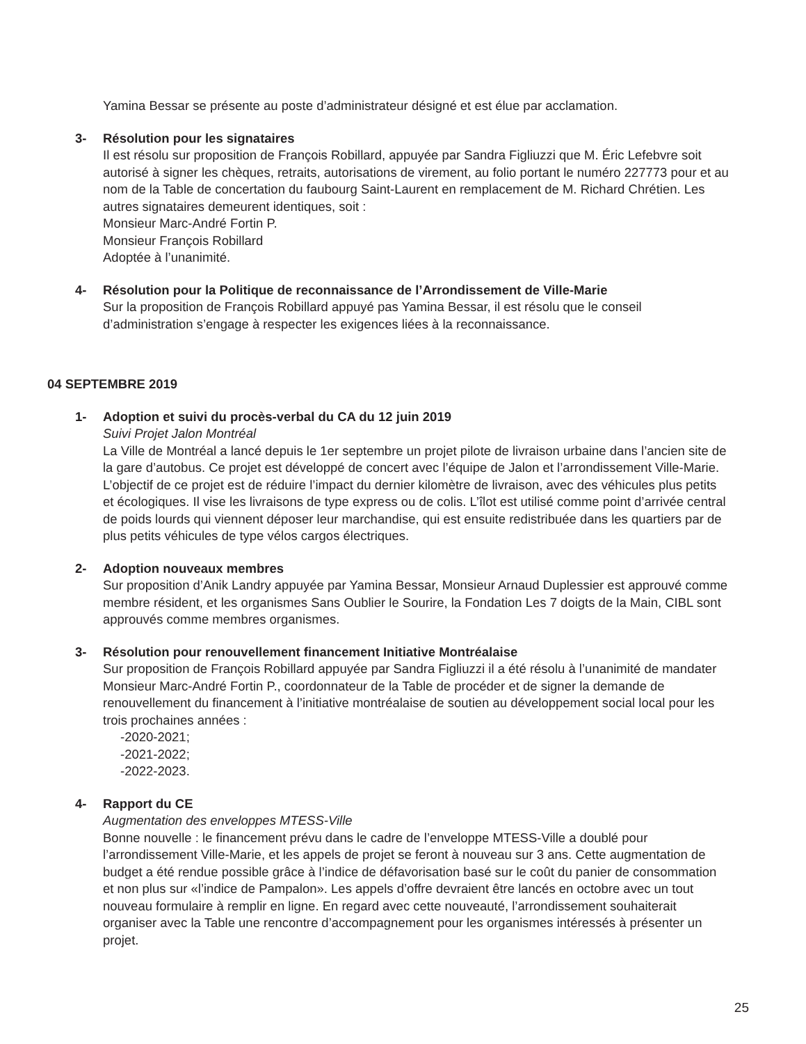Yamina Bessar se présente au poste d’administrateur désigné et est élue par acclamation.
3- Résolution pour les signataires
Il est résolu sur proposition de François Robillard, appuyée par Sandra Figliuzzi que M. Éric Lefebvre soit autorisé à signer les chèques, retraits, autorisations de virement, au folio portant le numéro 227773 pour et au nom de la Table de concertation du faubourg Saint-Laurent en remplacement de M. Richard Chrétien. Les autres signataires demeurent identiques, soit :
Monsieur Marc-André Fortin P.
Monsieur François Robillard
Adoptée à l’unanimité.
4- Résolution pour la Politique de reconnaissance de l’Arrondissement de Ville-Marie
Sur la proposition de François Robillard appuyé pas Yamina Bessar, il est résolu que le conseil d’administration s’engage à respecter les exigences liées à la reconnaissance.
04 SEPTEMBRE 2019
1- Adoption et suivi du procès-verbal du CA du 12 juin 2019
Suivi Projet Jalon Montréal
La Ville de Montréal a lancé depuis le 1er septembre un projet pilote de livraison urbaine dans l’ancien site de la gare d’autobus. Ce projet est développé de concert avec l’équipe de Jalon et l’arrondissement Ville-Marie. L’objectif de ce projet est de réduire l’impact du dernier kilomètre de livraison, avec des véhicules plus petits et écologiques. Il vise les livraisons de type express ou de colis. L’îlot est utilisé comme point d’arrivée central de poids lourds qui viennent déposer leur marchandise, qui est ensuite redistribuée dans les quartiers par de plus petits véhicules de type vélos cargos électriques.
2- Adoption nouveaux membres
Sur proposition d’Anik Landry appuyée par Yamina Bessar, Monsieur Arnaud Duplessier est approuvé comme membre résident, et les organismes Sans Oublier le Sourire, la Fondation Les 7 doigts de la Main, CIBL sont approuvés comme membres organismes.
3- Résolution pour renouvellement financement Initiative Montréalaise
Sur proposition de François Robillard appuyée par Sandra Figliuzzi il a été résolu à l’unanimité de mandater Monsieur Marc-André Fortin P., coordonnateur de la Table de procéder et de signer la demande de renouvellement du financement à l’initiative montréalaise de soutien au développement social local pour les trois prochaines années :
-2020-2021;
-2021-2022;
-2022-2023.
4- Rapport du CE
Augmentation des enveloppes MTESS-Ville
Bonne nouvelle : le financement prévu dans le cadre de l’enveloppe MTESS-Ville a doublé pour l’arrondissement Ville-Marie, et les appels de projet se feront à nouveau sur 3 ans. Cette augmentation de budget a été rendue possible grâce à l’indice de défavorisation basé sur le coût du panier de consommation et non plus sur «l’indice de Pampalon». Les appels d’offre devraient être lancés en octobre avec un tout nouveau formulaire à remplir en ligne. En regard avec cette nouveauté, l’arrondissement souhaiterait organiser avec la Table une rencontre d’accompagnement pour les organismes intéressés à présenter un projet.
25